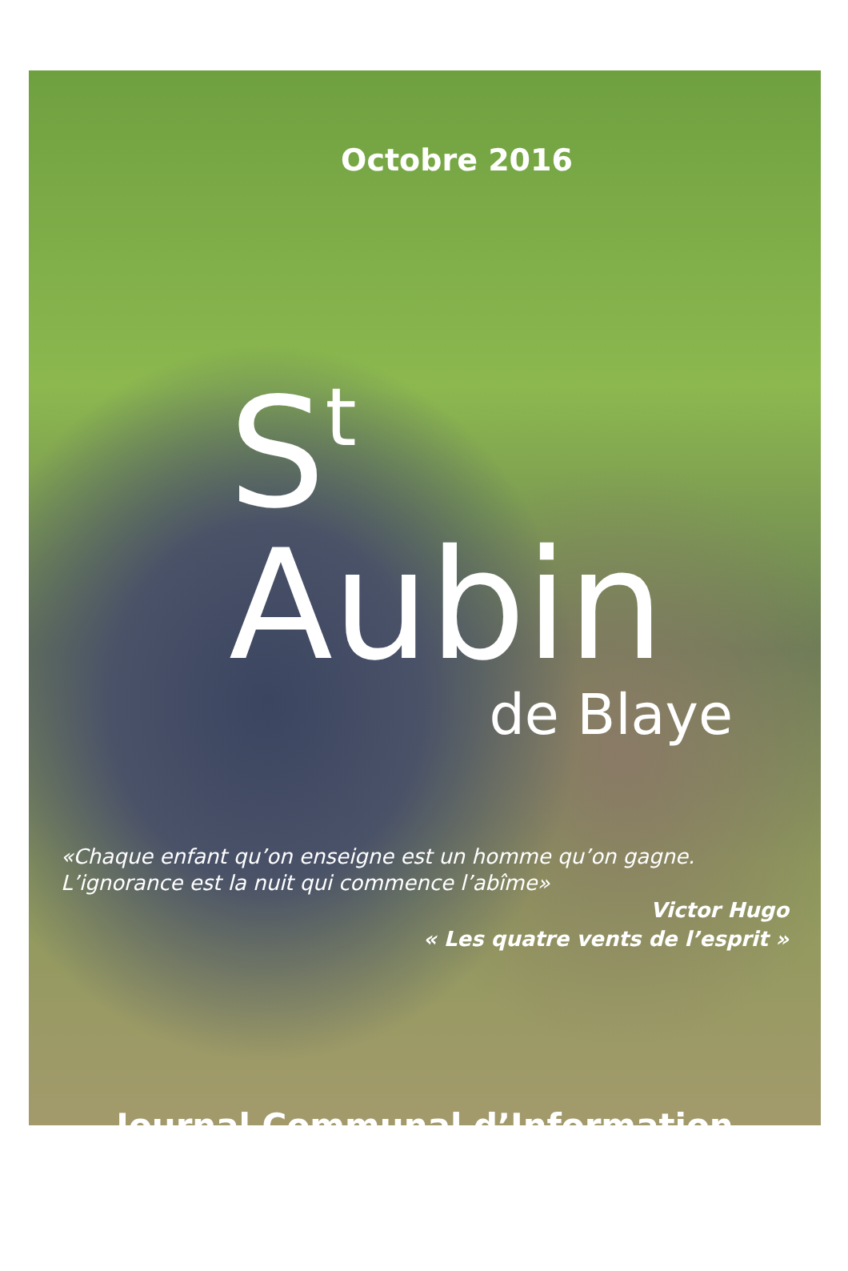Octobre 2016
S<sup>t</sup> Aubin
de Blaye
«Chaque enfant qu’on enseigne est un homme qu’on gagne.
L’ignorance est la nuit qui commence l’abîme»
Victor Hugo
« Les quatre vents de l’esprit »
Journal Communal d’Information